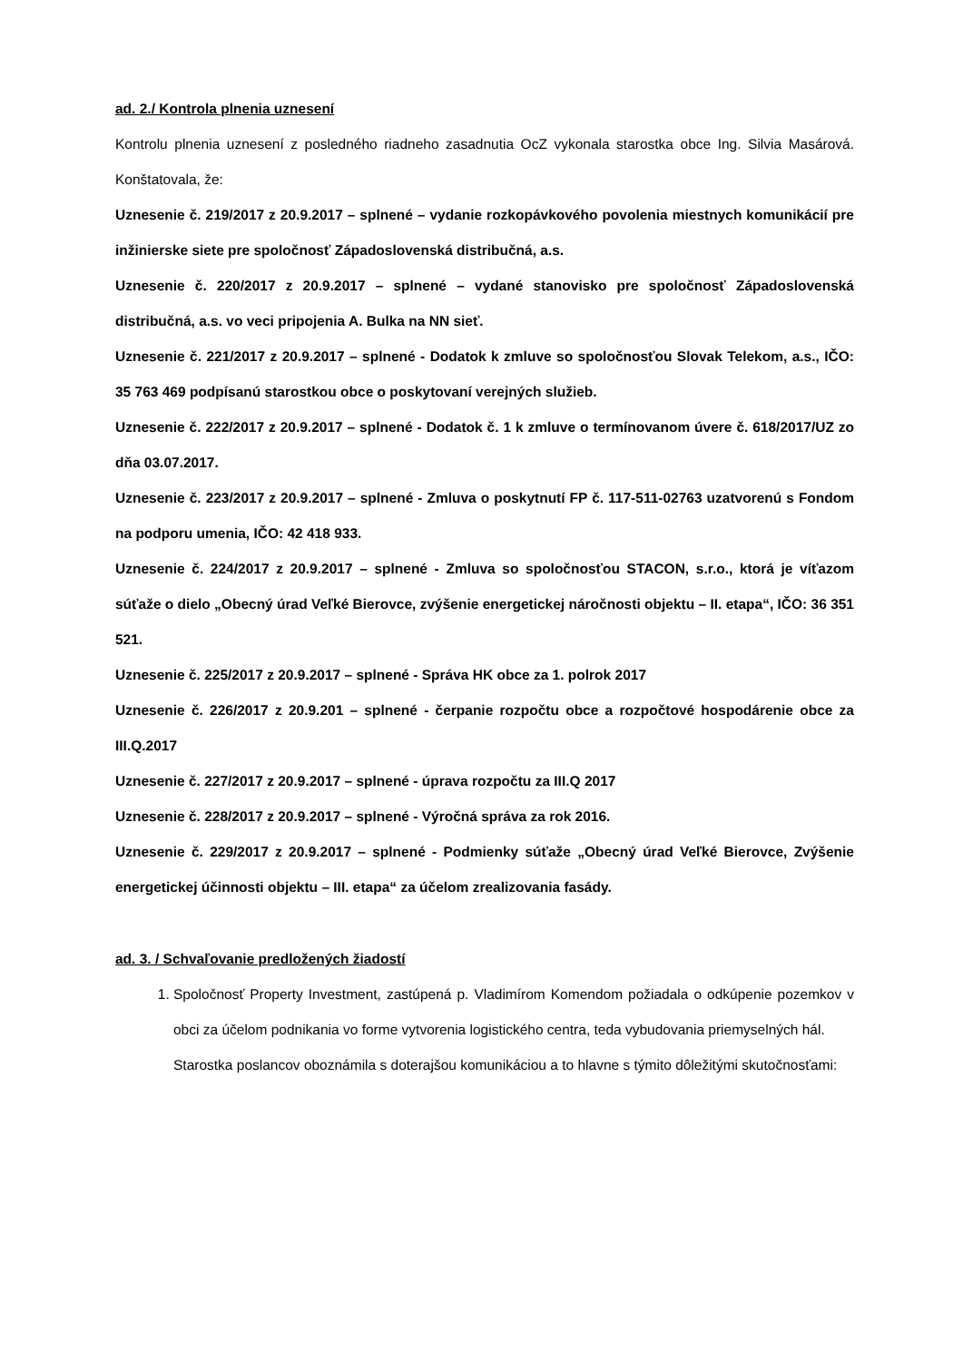ad. 2./ Kontrola plnenia uznesení
Kontrolu plnenia uznesení z posledného riadneho zasadnutia OcZ vykonala starostka obce Ing. Silvia Masárová. Konštatovala, že:
Uznesenie č. 219/2017 z 20.9.2017 – splnené – vydanie rozkopávkového povolenia miestnych komunikácií pre inžinierske siete pre spoločnosť Západoslovenská distribučná, a.s.
Uznesenie č. 220/2017 z 20.9.2017 – splnené – vydané stanovisko pre spoločnosť Západoslovenská distribučná, a.s. vo veci pripojenia A. Bulka na NN sieť.
Uznesenie č. 221/2017 z 20.9.2017 – splnené - Dodatok k zmluve so spoločnosťou Slovak Telekom, a.s., IČO: 35 763 469 podpísanú starostkou obce o poskytovaní verejných služieb.
Uznesenie č. 222/2017 z 20.9.2017 – splnené - Dodatok č. 1 k zmluve o termínovanom úvere č. 618/2017/UZ zo dňa 03.07.2017.
Uznesenie č. 223/2017 z 20.9.2017 – splnené - Zmluva o poskytnutí FP č. 117-511-02763 uzatvorenú s Fondom na podporu umenia, IČO: 42 418 933.
Uznesenie č. 224/2017 z 20.9.2017 – splnené - Zmluva so spoločnosťou STACON, s.r.o., ktorá je víťazom súťaže o dielo „Obecný úrad Veľké Bierovce, zvýšenie energetickej náročnosti objektu – II. etapa“, IČO: 36 351 521.
Uznesenie č. 225/2017 z 20.9.2017 – splnené - Správa HK obce za 1. polrok 2017
Uznesenie č. 226/2017 z 20.9.201 – splnené - čerpanie rozpočtu obce a rozpočtové hospodárenie obce za III.Q.2017
Uznesenie č. 227/2017 z 20.9.2017 – splnené - úprava rozpočtu za III.Q 2017
Uznesenie č. 228/2017 z 20.9.2017 – splnené - Výročná správa za rok 2016.
Uznesenie č. 229/2017 z 20.9.2017 – splnené - Podmienky súťaže „Obecný úrad Veľké Bierovce, Zvýšenie energetickej účinnosti objektu – III. etapa“ za účelom zrealizovania fasády.
ad. 3. / Schvaľovanie predložených žiadostí
1. Spoločnosť Property Investment, zastúpená p. Vladimírom Komendom požiadala o odkúpenie pozemkov v obci za účelom podnikania vo forme vytvorenia logistického centra, teda vybudovania priemyselných hál.
Starostka poslancov oboznámila s doterajšou komunikáciou a to hlavne s týmito dôležitými skutočnosťami: